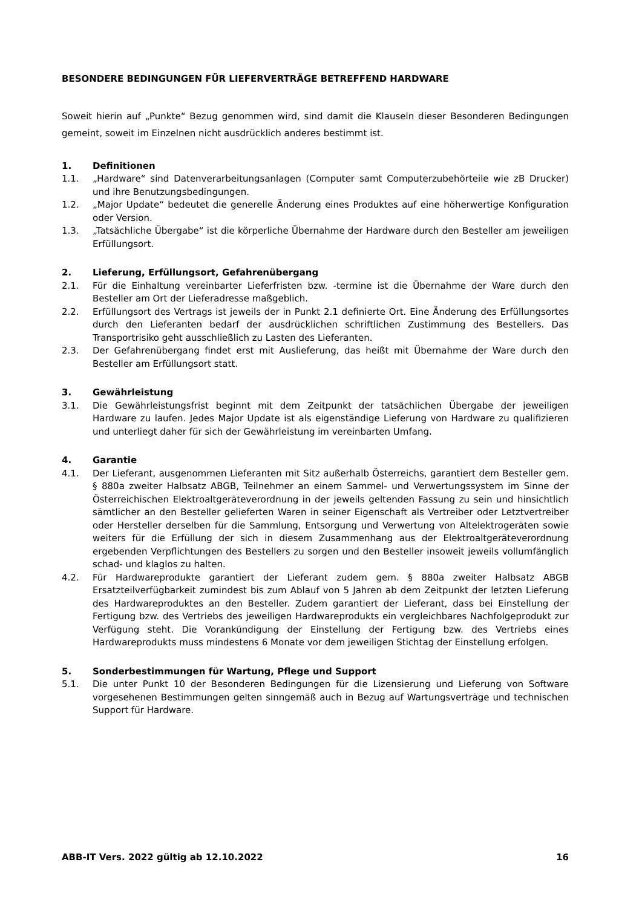BESONDERE BEDINGUNGEN FÜR LIEFERVERTRÄGE BETREFFEND HARDWARE
Soweit hierin auf „Punkte“ Bezug genommen wird, sind damit die Klauseln dieser Besonderen Bedingungen gemeint, soweit im Einzelnen nicht ausdrücklich anderes bestimmt ist.
1. Definitionen
1.1. „Hardware“ sind Datenverarbeitungsanlagen (Computer samt Computerzubehörteile wie zB Drucker) und ihre Benutzungsbedingungen.
1.2. „Major Update“ bedeutet die generelle Änderung eines Produktes auf eine höherwertige Konfiguration oder Version.
1.3. „Tatsächliche Übergabe“ ist die körperliche Übernahme der Hardware durch den Besteller am jeweiligen Erfüllungsort.
2. Lieferung, Erfüllungsort, Gefahrenübergang
2.1. Für die Einhaltung vereinbarter Lieferfristen bzw. -termine ist die Übernahme der Ware durch den Besteller am Ort der Lieferadresse maßgeblich.
2.2. Erfüllungsort des Vertrags ist jeweils der in Punkt 2.1 definierte Ort. Eine Änderung des Erfüllungsortes durch den Lieferanten bedarf der ausdrücklichen schriftlichen Zustimmung des Bestellers. Das Transportrisiko geht ausschließlich zu Lasten des Lieferanten.
2.3. Der Gefahrenübergang findet erst mit Auslieferung, das heißt mit Übernahme der Ware durch den Besteller am Erfüllungsort statt.
3. Gewährleistung
3.1. Die Gewährleistungsfrist beginnt mit dem Zeitpunkt der tatsächlichen Übergabe der jeweiligen Hardware zu laufen. Jedes Major Update ist als eigenständige Lieferung von Hardware zu qualifizieren und unterliegt daher für sich der Gewährleistung im vereinbarten Umfang.
4. Garantie
4.1. Der Lieferant, ausgenommen Lieferanten mit Sitz außerhalb Österreichs, garantiert dem Besteller gem. § 880a zweiter Halbsatz ABGB, Teilnehmer an einem Sammel- und Verwertungssystem im Sinne der Österreichischen Elektroaltgeräteverordnung in der jeweils geltenden Fassung zu sein und hinsichtlich sämtlicher an den Besteller gelieferten Waren in seiner Eigenschaft als Vertreiber oder Letztvertreiber oder Hersteller derselben für die Sammlung, Entsorgung und Verwertung von Altelektrogeräten sowie weiters für die Erfüllung der sich in diesem Zusammenhang aus der Elektroaltgeräteverordnung ergebenden Verpflichtungen des Bestellers zu sorgen und den Besteller insoweit jeweils vollumfänglich schad- und klaglos zu halten.
4.2. Für Hardwareprodukte garantiert der Lieferant zudem gem. § 880a zweiter Halbsatz ABGB Ersatzteilverfügbarkeit zumindest bis zum Ablauf von 5 Jahren ab dem Zeitpunkt der letzten Lieferung des Hardwareproduktes an den Besteller. Zudem garantiert der Lieferant, dass bei Einstellung der Fertigung bzw. des Vertriebs des jeweiligen Hardwareprodukts ein vergleichbares Nachfolgeprodukt zur Verfügung steht. Die Vorankündigung der Einstellung der Fertigung bzw. des Vertriebs eines Hardwareprodukts muss mindestens 6 Monate vor dem jeweiligen Stichtag der Einstellung erfolgen.
5. Sonderbestimmungen für Wartung, Pflege und Support
5.1. Die unter Punkt 10 der Besonderen Bedingungen für die Lizensierung und Lieferung von Software vorgesehenen Bestimmungen gelten sinngemäß auch in Bezug auf Wartungsverträge und technischen Support für Hardware.
ABB-IT Vers. 2022 gültig ab 12.10.2022 16